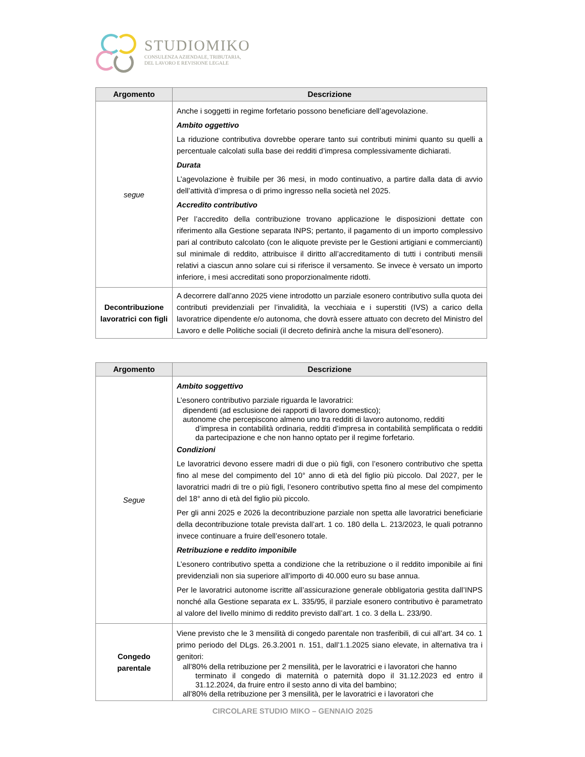STUDIOMIKO
CONSULENZA AZIENDALE, TRIBUTARIA,
DEL LAVORO E REVISIONE LEGALE
| Argomento | Descrizione |
| --- | --- |
| segue | Anche i soggetti in regime forfetario possono beneficiare dell’agevolazione. Ambito oggettivo La riduzione contributiva dovrebbe operare tanto sui contributi minimi quanto su quelli a percentuale calcolati sulla base dei redditi d’impresa complessivamente dichiarati. Durata L’agevolazione è fruibile per 36 mesi, in modo continuativo, a partire dalla data di avvio dell’attività d’impresa o di primo ingresso nella società nel 2025. Accredito contributivo Per l’accredito della contribuzione trovano applicazione le disposizioni dettate con riferimento alla Gestione separata INPS; pertanto, il pagamento di un importo complessivo pari al contributo calcolato (con le aliquote previste per le Gestioni artigiani e commercianti) sul minimale di reddito, attribuisce il diritto all’accreditamento di tutti i contributi mensili relativi a ciascun anno solare cui si riferisce il versamento. Se invece è versato un importo inferiore, i mesi accreditati sono proporzionalmente ridotti. |
| Decontribuzione lavoratrici con figli | A decorrere dall’anno 2025 viene introdotto un parziale esonero contributivo sulla quota dei contributi previdenziali per l’invalidità, la vecchiaia e i superstiti (IVS) a carico della lavoratrice dipendente e/o autonoma, che dovrà essere attuato con decreto del Ministro del Lavoro e delle Politiche sociali (il decreto definirà anche la misura dell’esonero). |
| Argomento | Descrizione |
| --- | --- |
| Segue | Ambito soggettivo L’esonero contributivo parziale riguarda le lavoratrici: dipendenti (ad esclusione dei rapporti di lavoro domestico); autonome che percepiscono almeno uno tra redditi di lavoro autonomo, redditi d’impresa in contabilità ordinaria, redditi d’impresa in contabilità semplificata o redditi da partecipazione e che non hanno optato per il regime forfetario. Condizioni Le lavoratrici devono essere madri di due o più figli, con l’esonero contributivo che spetta fino al mese del compimento del 10° anno di età del figlio più piccolo. Dal 2027, per le lavoratrici madri di tre o più figli, l’esonero contributivo spetta fino al mese del compimento del 18° anno di età del figlio più piccolo. Per gli anni 2025 e 2026 la decontribuzione parziale non spetta alle lavoratrici beneficiarie della decontribuzione totale prevista dall’art. 1 co. 180 della L. 213/2023, le quali potranno invece continuare a fruire dell’esonero totale. Retribuzione e reddito imponibile L’esonero contributivo spetta a condizione che la retribuzione o il reddito imponibile ai fini previdenziali non sia superiore all’importo di 40.000 euro su base annua. Per le lavoratrici autonome iscritte all’assicurazione generale obbligatoria gestita dall’INPS nonché alla Gestione separata ex L. 335/95, il parziale esonero contributivo è parametrato al valore del livello minimo di reddito previsto dall’art. 1 co. 3 della L. 233/90. |
| Congedo parentale | Viene previsto che le 3 mensilità di congedo parentale non trasferibili, di cui all’art. 34 co. 1 primo periodo del DLgs. 26.3.2001 n. 151, dall’1.1.2025 siano elevate, in alternativa tra i genitori: all’80% della retribuzione per 2 mensilità, per le lavoratrici e i lavoratori che hanno terminato il congedo di maternità o paternità dopo il 31.12.2023 ed entro il 31.12.2024, da fruire entro il sesto anno di vita del bambino; all’80% della retribuzione per 3 mensilità, per le lavoratrici e i lavoratori che |
CIRCOLARE STUDIO MIKO – GENNAIO 2025